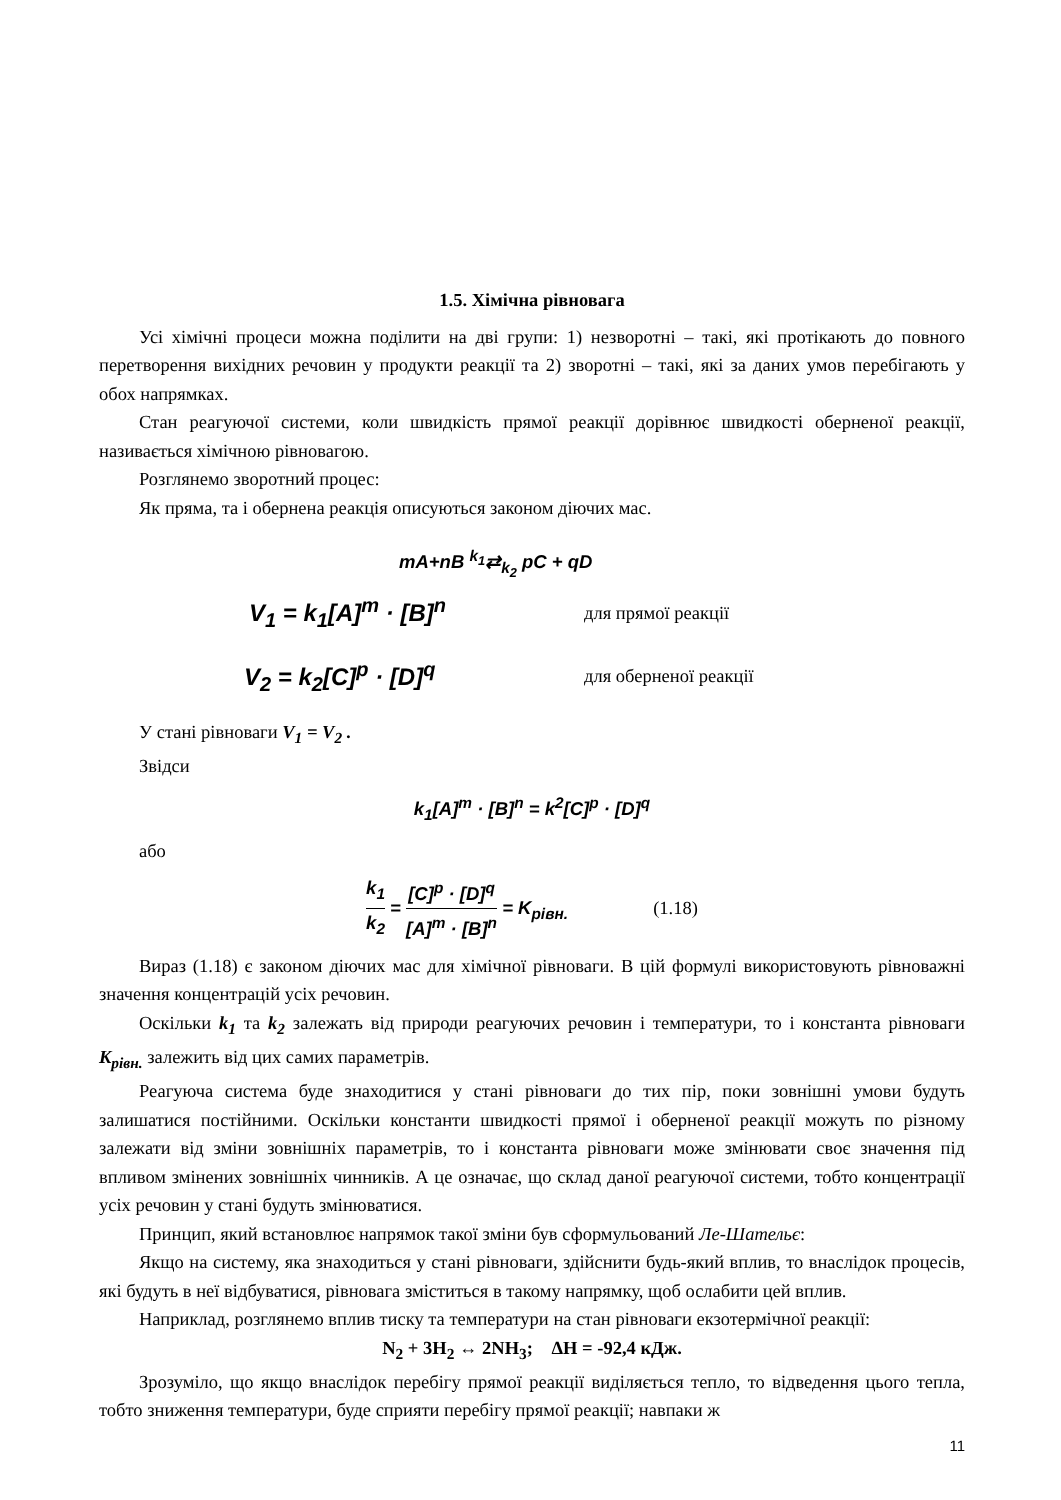1.5. Хімічна рівновага
Усі хімічні процеси можна поділити на дві групи: 1) незворотні – такі, які протікають до повного перетворення вихідних речовин у продукти реакції та 2) зворотні – такі, які за даних умов перебігають у обох напрямках.
Стан реагуючої системи, коли швидкість прямої реакції дорівнює швидкості оберненої реакції, називається хімічною рівновагою.
Розглянемо зворотний процес:
Як пряма, та і обернена реакція описуються законом діючих мас.
mA+nB <sup>k<sub>1</sub></sup>⇄<sub>k<sub>2</sub></sub> pC + qD
V<sub>1</sub> = k<sub>1</sub>[A]<sup>m</sup> · [B]<sup>n</sup> для прямої реакції
V<sub>2</sub> = k<sub>2</sub>[C]<sup>p</sup> · [D]<sup>q</sup> для оберненої реакції
У стані рівноваги V<sub>1</sub> = V<sub>2</sub> .
Звідси
k<sub>1</sub>[A]<sup>m</sup> · [B]<sup>n</sup> = k<sup>2</sup>[C]<sup>p</sup> · [D]<sup>q</sup>
або
k<sub>1</sub> k<sub>2</sub> = [C]<sup>p</sup> · [D]<sup>q</sup> [A]<sup>m</sup> · [B]<sup>n</sup> = K<sub>рівн.</sub> (1.18)
Вираз (1.18) є законом діючих мас для хімічної рівноваги. В цій формулі використовують рівноважні значення концентрацій усіх речовин.
Оскільки k<sub>1</sub> та k<sub>2</sub> залежать від природи реагуючих речовин і температури, то і константа рівноваги K<sub>рівн.</sub> залежить від цих самих параметрів.
Реагуюча система буде знаходитися у стані рівноваги до тих пір, поки зовнішні умови будуть залишатися постійними. Оскільки константи швидкості прямої і оберненої реакції можуть по різному залежати від зміни зовнішніх параметрів, то і константа рівноваги може змінювати своє значення під впливом змінених зовнішніх чинників. А це означає, що склад даної реагуючої системи, тобто концентрації усіх речовин у стані будуть змінюватися.
Принцип, який встановлює напрямок такої зміни був сформульований Ле-Шательє:
Якщо на систему, яка знаходиться у стані рівноваги, здійснити будь-який вплив, то внаслідок процесів, які будуть в неї відбуватися, рівновага зміститься в такому напрямку, щоб ослабити цей вплив.
Наприклад, розглянемо вплив тиску та температури на стан рівноваги екзотермічної реакції:
N<sub>2</sub> + 3H<sub>2</sub> ↔ 2NH<sub>3</sub>; ΔH = -92,4 кДж.
Зрозуміло, що якщо внаслідок перебігу прямої реакції виділяється тепло, то відведення цього тепла, тобто зниження температури, буде сприяти перебігу прямої реакції; навпаки ж
11